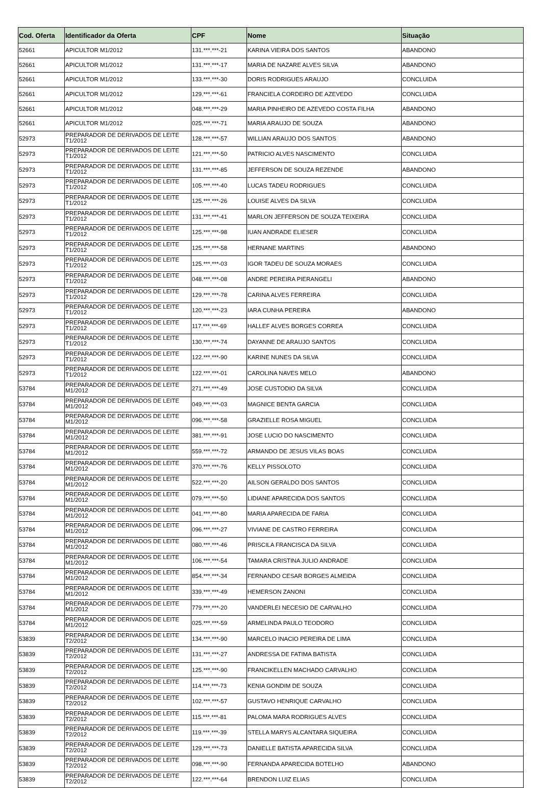| Cod. Oferta | Identificador da Oferta | CPF | Nome | Situação |
| --- | --- | --- | --- | --- |
| 52661 | APICULTOR M1/2012 | 131.***.***-21 | KARINA VIEIRA DOS SANTOS | ABANDONO |
| 52661 | APICULTOR M1/2012 | 131.***.***-17 | MARIA DE NAZARE ALVES SILVA | ABANDONO |
| 52661 | APICULTOR M1/2012 | 133.***.***-30 | DORIS RODRIGUES ARAUJO | CONCLUIDA |
| 52661 | APICULTOR M1/2012 | 129.***.***-61 | FRANCIELA CORDEIRO DE AZEVEDO | CONCLUIDA |
| 52661 | APICULTOR M1/2012 | 048.***.***-29 | MARIA PINHEIRO DE AZEVEDO COSTA FILHA | ABANDONO |
| 52661 | APICULTOR M1/2012 | 025.***.***-71 | MARIA ARAUJO DE SOUZA | ABANDONO |
| 52973 | PREPARADOR DE DERIVADOS DE LEITE T1/2012 | 128.***.***-57 | WILLIAN ARAUJO DOS SANTOS | ABANDONO |
| 52973 | PREPARADOR DE DERIVADOS DE LEITE T1/2012 | 121.***.***-50 | PATRICIO ALVES NASCIMENTO | CONCLUIDA |
| 52973 | PREPARADOR DE DERIVADOS DE LEITE T1/2012 | 131.***.***-85 | JEFFERSON DE SOUZA REZENDE | ABANDONO |
| 52973 | PREPARADOR DE DERIVADOS DE LEITE T1/2012 | 105.***.***-40 | LUCAS TADEU RODRIGUES | CONCLUIDA |
| 52973 | PREPARADOR DE DERIVADOS DE LEITE T1/2012 | 125.***.***-26 | LOUISE ALVES DA SILVA | CONCLUIDA |
| 52973 | PREPARADOR DE DERIVADOS DE LEITE T1/2012 | 131.***.***-41 | MARLON JEFFERSON DE SOUZA TEIXEIRA | CONCLUIDA |
| 52973 | PREPARADOR DE DERIVADOS DE LEITE T1/2012 | 125.***.***-98 | IUAN ANDRADE ELIESER | CONCLUIDA |
| 52973 | PREPARADOR DE DERIVADOS DE LEITE T1/2012 | 125.***.***-58 | HERNANE MARTINS | ABANDONO |
| 52973 | PREPARADOR DE DERIVADOS DE LEITE T1/2012 | 125.***.***-03 | IGOR TADEU DE SOUZA MORAES | CONCLUIDA |
| 52973 | PREPARADOR DE DERIVADOS DE LEITE T1/2012 | 048.***.***-08 | ANDRE PEREIRA PIERANGELI | ABANDONO |
| 52973 | PREPARADOR DE DERIVADOS DE LEITE T1/2012 | 129.***.***-78 | CARINA ALVES FERREIRA | CONCLUIDA |
| 52973 | PREPARADOR DE DERIVADOS DE LEITE T1/2012 | 120.***.***-23 | IARA CUNHA PEREIRA | ABANDONO |
| 52973 | PREPARADOR DE DERIVADOS DE LEITE T1/2012 | 117.***.***-69 | HALLEF ALVES BORGES CORREA | CONCLUIDA |
| 52973 | PREPARADOR DE DERIVADOS DE LEITE T1/2012 | 130.***.***-74 | DAYANNE DE ARAUJO SANTOS | CONCLUIDA |
| 52973 | PREPARADOR DE DERIVADOS DE LEITE T1/2012 | 122.***.***-90 | KARINE NUNES DA SILVA | CONCLUIDA |
| 52973 | PREPARADOR DE DERIVADOS DE LEITE T1/2012 | 122.***.***-01 | CAROLINA NAVES MELO | ABANDONO |
| 53784 | PREPARADOR DE DERIVADOS DE LEITE M1/2012 | 271.***.***-49 | JOSE CUSTODIO DA SILVA | CONCLUIDA |
| 53784 | PREPARADOR DE DERIVADOS DE LEITE M1/2012 | 049.***.***-03 | MAGNICE BENTA GARCIA | CONCLUIDA |
| 53784 | PREPARADOR DE DERIVADOS DE LEITE M1/2012 | 096.***.***-58 | GRAZIELLE ROSA MIGUEL | CONCLUIDA |
| 53784 | PREPARADOR DE DERIVADOS DE LEITE M1/2012 | 381.***.***-91 | JOSE LUCIO DO NASCIMENTO | CONCLUIDA |
| 53784 | PREPARADOR DE DERIVADOS DE LEITE M1/2012 | 559.***.***-72 | ARMANDO DE JESUS VILAS BOAS | CONCLUIDA |
| 53784 | PREPARADOR DE DERIVADOS DE LEITE M1/2012 | 370.***.***-76 | KELLY PISSOLOTO | CONCLUIDA |
| 53784 | PREPARADOR DE DERIVADOS DE LEITE M1/2012 | 522.***.***-20 | AILSON GERALDO DOS SANTOS | CONCLUIDA |
| 53784 | PREPARADOR DE DERIVADOS DE LEITE M1/2012 | 079.***.***-50 | LIDIANE APARECIDA DOS SANTOS | CONCLUIDA |
| 53784 | PREPARADOR DE DERIVADOS DE LEITE M1/2012 | 041.***.***-80 | MARIA APARECIDA DE FARIA | CONCLUIDA |
| 53784 | PREPARADOR DE DERIVADOS DE LEITE M1/2012 | 096.***.***-27 | VIVIANE DE CASTRO FERREIRA | CONCLUIDA |
| 53784 | PREPARADOR DE DERIVADOS DE LEITE M1/2012 | 080.***.***-46 | PRISCILA FRANCISCA DA SILVA | CONCLUIDA |
| 53784 | PREPARADOR DE DERIVADOS DE LEITE M1/2012 | 106.***.***-54 | TAMARA CRISTINA JULIO ANDRADE | CONCLUIDA |
| 53784 | PREPARADOR DE DERIVADOS DE LEITE M1/2012 | 854.***.***-34 | FERNANDO CESAR BORGES ALMEIDA | CONCLUIDA |
| 53784 | PREPARADOR DE DERIVADOS DE LEITE M1/2012 | 339.***.***-49 | HEMERSON ZANONI | CONCLUIDA |
| 53784 | PREPARADOR DE DERIVADOS DE LEITE M1/2012 | 779.***.***-20 | VANDERLEI NECESIO DE CARVALHO | CONCLUIDA |
| 53784 | PREPARADOR DE DERIVADOS DE LEITE M1/2012 | 025.***.***-59 | ARMELINDA PAULO TEODORO | CONCLUIDA |
| 53839 | PREPARADOR DE DERIVADOS DE LEITE T2/2012 | 134.***.***-90 | MARCELO INACIO PEREIRA DE LIMA | CONCLUIDA |
| 53839 | PREPARADOR DE DERIVADOS DE LEITE T2/2012 | 131.***.***-27 | ANDRESSA DE FATIMA BATISTA | CONCLUIDA |
| 53839 | PREPARADOR DE DERIVADOS DE LEITE T2/2012 | 125.***.***-90 | FRANCIKELLEN MACHADO CARVALHO | CONCLUIDA |
| 53839 | PREPARADOR DE DERIVADOS DE LEITE T2/2012 | 114.***.***-73 | KENIA GONDIM DE SOUZA | CONCLUIDA |
| 53839 | PREPARADOR DE DERIVADOS DE LEITE T2/2012 | 102.***.***-57 | GUSTAVO HENRIQUE CARVALHO | CONCLUIDA |
| 53839 | PREPARADOR DE DERIVADOS DE LEITE T2/2012 | 115.***.***-81 | PALOMA MARA RODRIGUES ALVES | CONCLUIDA |
| 53839 | PREPARADOR DE DERIVADOS DE LEITE T2/2012 | 119.***.***-39 | STELLA MARYS ALCANTARA SIQUEIRA | CONCLUIDA |
| 53839 | PREPARADOR DE DERIVADOS DE LEITE T2/2012 | 129.***.***-73 | DANIELLE BATISTA APARECIDA SILVA | CONCLUIDA |
| 53839 | PREPARADOR DE DERIVADOS DE LEITE T2/2012 | 098.***.***-90 | FERNANDA APARECIDA BOTELHO | ABANDONO |
| 53839 | PREPARADOR DE DERIVADOS DE LEITE T2/2012 | 122.***.***-64 | BRENDON LUIZ ELIAS | CONCLUIDA |